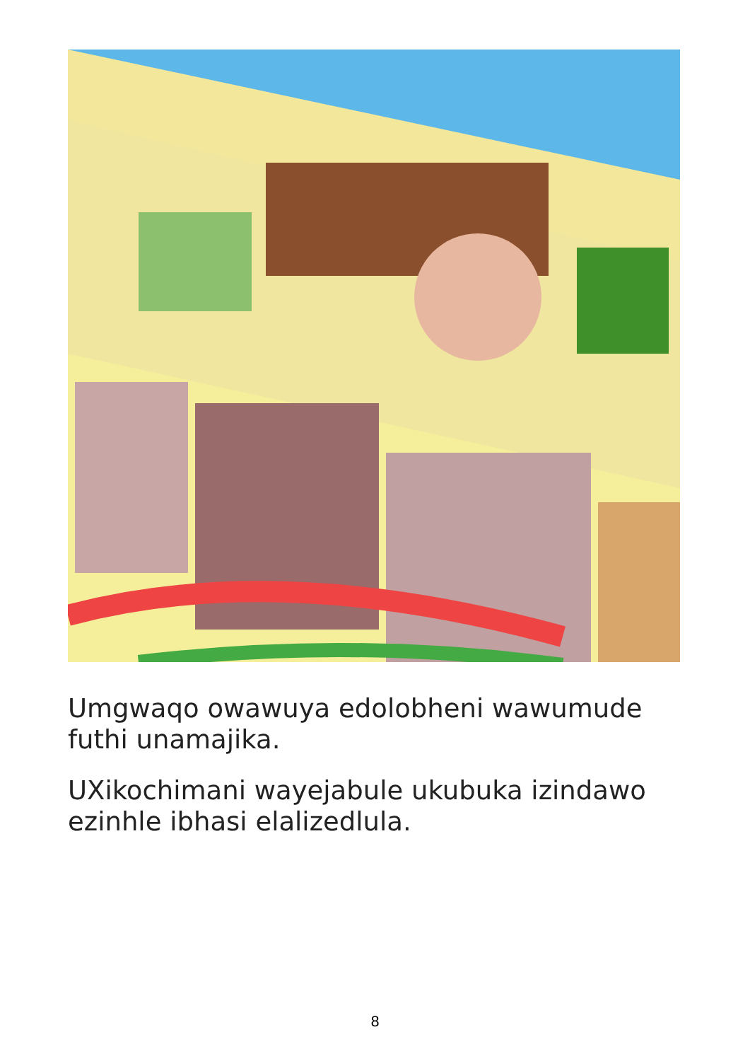Umgwaqo owawuya edolobheni wawumude futhi unamajika.
UXikochimani wayejabule ukubuka izindawo ezinhle ibhasi elalizedlula.
8